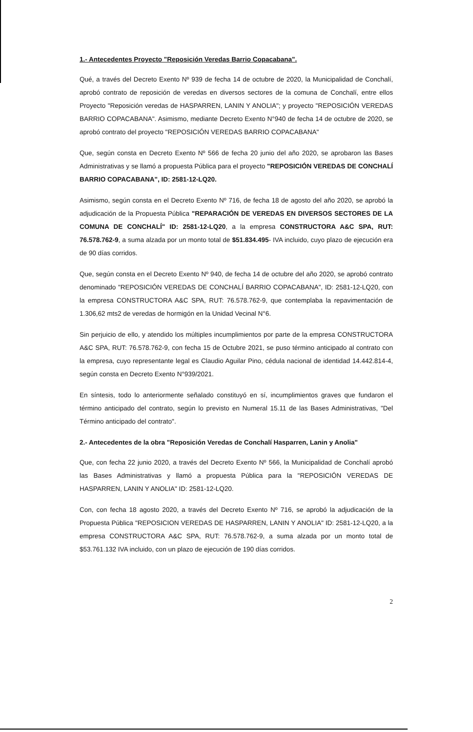1.- Antecedentes Proyecto "Reposición Veredas Barrio Copacabana".
Qué, a través del Decreto Exento Nº 939 de fecha 14 de octubre de 2020, la Municipalidad de Conchalí, aprobó contrato de reposición de veredas en diversos sectores de la comuna de Conchalí, entre ellos Proyecto "Reposición veredas de HASPARREN, LANIN Y ANOLIA"; y proyecto "REPOSICIÓN VEREDAS BARRIO COPACABANA". Asimismo, mediante Decreto Exento N°940 de fecha 14 de octubre de 2020, se aprobó contrato del proyecto "REPOSICIÓN VEREDAS BARRIO COPACABANA"
Que, según consta en Decreto Exento Nº 566 de fecha 20 junio del año 2020, se aprobaron las Bases Administrativas y se llamó a propuesta Pública para el proyecto "REPOSICIÓN VEREDAS DE CONCHALÍ BARRIO COPACABANA", ID: 2581-12-LQ20.
Asimismo, según consta en el Decreto Exento Nº 716, de fecha 18 de agosto del año 2020, se aprobó la adjudicación de la Propuesta Pública "REPARACIÓN DE VEREDAS EN DIVERSOS SECTORES DE LA COMUNA DE CONCHALÍ" ID: 2581-12-LQ20, a la empresa CONSTRUCTORA A&C SPA, RUT: 76.578.762-9, a suma alzada por un monto total de $51.834.495- IVA incluido, cuyo plazo de ejecución era de 90 días corridos.
Que, según consta en el Decreto Exento Nº 940, de fecha 14 de octubre del año 2020, se aprobó contrato denominado "REPOSICIÓN VEREDAS DE CONCHALÍ BARRIO COPACABANA", ID: 2581-12-LQ20, con la empresa CONSTRUCTORA A&C SPA, RUT: 76.578.762-9, que contemplaba la repavimentación de 1.306,62 mts2 de veredas de hormigón en la Unidad Vecinal N°6.
Sin perjuicio de ello, y atendido los múltiples incumplimientos por parte de la empresa CONSTRUCTORA A&C SPA, RUT: 76.578.762-9, con fecha 15 de Octubre 2021, se puso término anticipado al contrato con la empresa, cuyo representante legal es Claudio Aguilar Pino, cédula nacional de identidad 14.442.814-4, según consta en Decreto Exento N°939/2021.
En síntesis, todo lo anteriormente señalado constituyó en sí, incumplimientos graves que fundaron el término anticipado del contrato, según lo previsto en Numeral 15.11 de las Bases Administrativas, "Del Término anticipado del contrato".
2.- Antecedentes de la obra "Reposición Veredas de Conchalí Hasparren, Lanin y Anolia"
Que, con fecha 22 junio 2020, a través del Decreto Exento Nº 566, la Municipalidad de Conchalí aprobó las Bases Administrativas y llamó a propuesta Pública para la "REPOSICIÓN VEREDAS DE HASPARREN, LANIN Y ANOLIA" ID: 2581-12-LQ20.
Con, con fecha 18 agosto 2020, a través del Decreto Exento Nº 716, se aprobó la adjudicación de la Propuesta Pública "REPOSICION VEREDAS DE HASPARREN, LANIN Y ANOLIA" ID: 2581-12-LQ20, a la empresa CONSTRUCTORA A&C SPA, RUT: 76.578.762-9, a suma alzada por un monto total de $53.761.132 IVA incluido, con un plazo de ejecución de 190 días corridos.
2